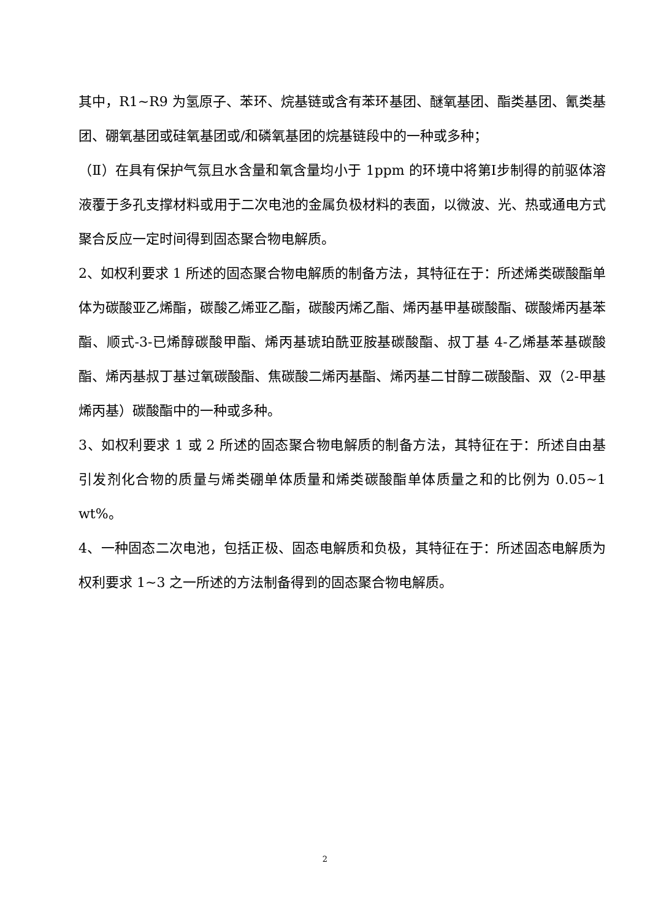其中，R1~R9 为氢原子、苯环、烷基链或含有苯环基团、醚氧基团、酯类基团、氰类基团、硼氧基团或硅氧基团或/和磷氧基团的烷基链段中的一种或多种；
（Ⅱ）在具有保护气氛且水含量和氧含量均小于 1ppm 的环境中将第Ⅰ步制得的前驱体溶液覆于多孔支撑材料或用于二次电池的金属负极材料的表面，以微波、光、热或通电方式聚合反应一定时间得到固态聚合物电解质。
2、如权利要求 1 所述的固态聚合物电解质的制备方法，其特征在于：所述烯类碳酸酯单体为碳酸亚乙烯酯，碳酸乙烯亚乙酯，碳酸丙烯乙酯、烯丙基甲基碳酸酯、碳酸烯丙基苯酯、顺式-3-已烯醇碳酸甲酯、烯丙基琥珀酰亚胺基碳酸酯、叔丁基 4-乙烯基苯基碳酸酯、烯丙基叔丁基过氧碳酸酯、焦碳酸二烯丙基酯、烯丙基二甘醇二碳酸酯、双（2-甲基烯丙基）碳酸酯中的一种或多种。
3、如权利要求 1 或 2 所述的固态聚合物电解质的制备方法，其特征在于：所述自由基引发剂化合物的质量与烯类硼单体质量和烯类碳酸酯单体质量之和的比例为 0.05~1 wt%。
4、一种固态二次电池，包括正极、固态电解质和负极，其特征在于：所述固态电解质为权利要求 1~3 之一所述的方法制备得到的固态聚合物电解质。
2